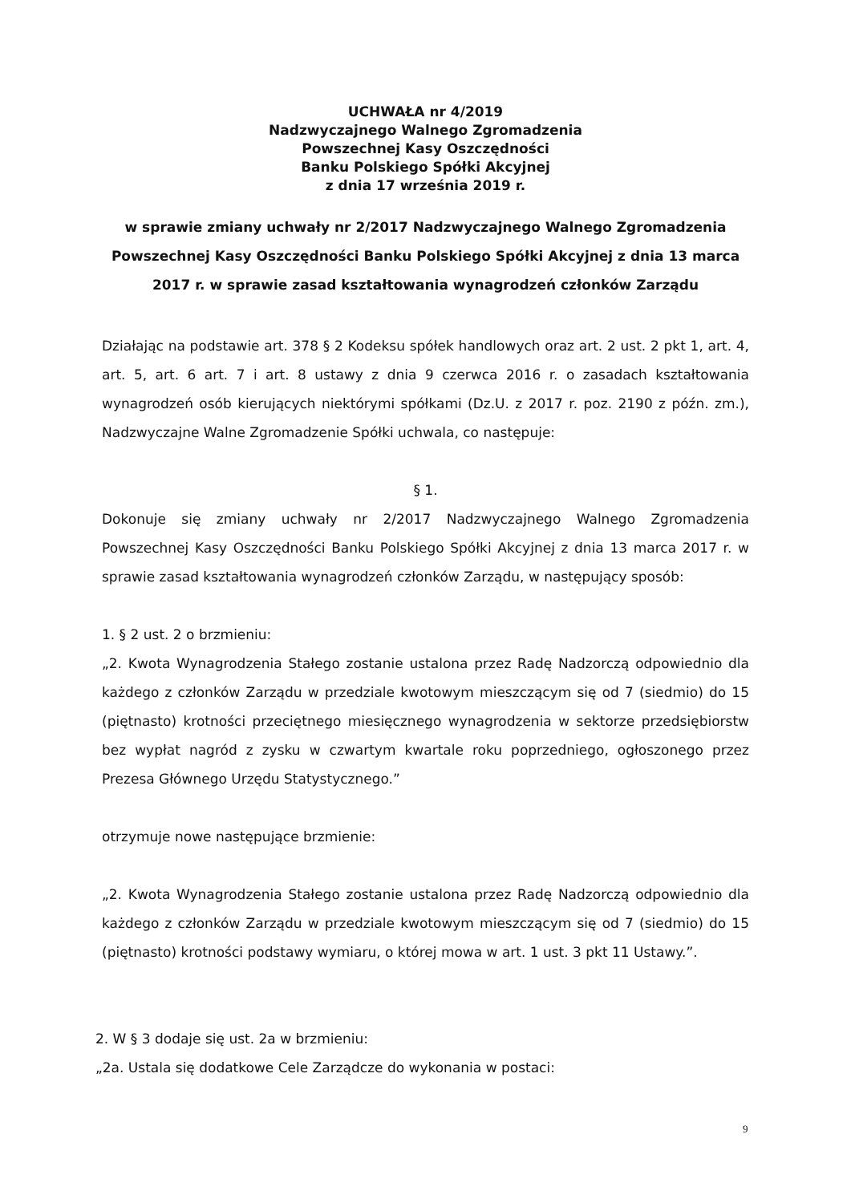UCHWAŁA nr 4/2019
Nadzwyczajnego Walnego Zgromadzenia
Powszechnej Kasy Oszczędności
Banku Polskiego Spółki Akcyjnej
z dnia 17 września 2019 r.
w sprawie zmiany uchwały nr 2/2017 Nadzwyczajnego Walnego Zgromadzenia Powszechnej Kasy Oszczędności Banku Polskiego Spółki Akcyjnej z dnia 13 marca 2017 r. w sprawie zasad kształtowania wynagrodzeń członków Zarządu
Działając na podstawie art. 378 § 2 Kodeksu spółek handlowych oraz art. 2 ust. 2 pkt 1, art. 4, art. 5, art. 6 art. 7 i art. 8 ustawy z dnia 9 czerwca 2016 r. o zasadach kształtowania wynagrodzeń osób kierujących niektórymi spółkami (Dz.U. z 2017 r. poz. 2190 z późn. zm.), Nadzwyczajne Walne Zgromadzenie Spółki uchwala, co następuje:
§ 1.
Dokonuje się zmiany uchwały nr 2/2017 Nadzwyczajnego Walnego Zgromadzenia Powszechnej Kasy Oszczędności Banku Polskiego Spółki Akcyjnej z dnia 13 marca 2017 r. w sprawie zasad kształtowania wynagrodzeń członków Zarządu, w następujący sposób:
1. § 2 ust. 2 o brzmieniu:
„2. Kwota Wynagrodzenia Stałego zostanie ustalona przez Radę Nadzorczą odpowiednio dla każdego z członków Zarządu w przedziale kwotowym mieszczącym się od 7 (siedmio) do 15 (piętnasto) krotności przeciętnego miesięcznego wynagrodzenia w sektorze przedsiębiorstw bez wypłat nagród z zysku w czwartym kwartale roku poprzedniego, ogłoszonego przez Prezesa Głównego Urzędu Statystycznego.”
otrzymuje nowe następujące brzmienie:
„2. Kwota Wynagrodzenia Stałego zostanie ustalona przez Radę Nadzorczą odpowiednio dla każdego z członków Zarządu w przedziale kwotowym mieszczącym się od 7 (siedmio) do 15 (piętnasto) krotności podstawy wymiaru, o której mowa w art. 1 ust. 3 pkt 11 Ustawy.”.
2. W § 3 dodaje się ust. 2a w brzmieniu:
„2a. Ustala się dodatkowe Cele Zarządcze do wykonania w postaci:
9